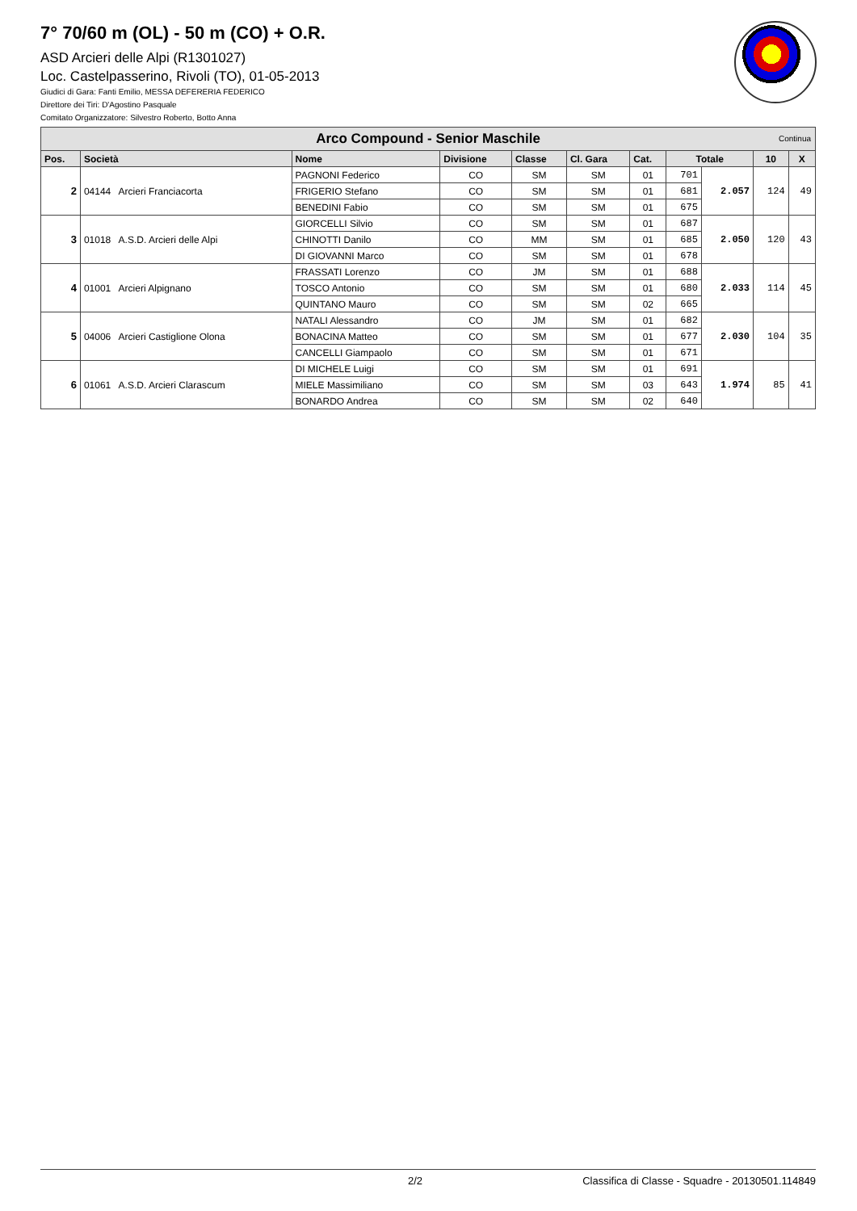7° 70/60 m (OL) - 50 m (CO) + O.R.
ASD Arcieri delle Alpi (R1301027)
Loc. Castelpasserino, Rivoli (TO), 01-05-2013
Giudici di Gara: Fanti Emilio, MESSA DEFERERIA FEDERICO
Direttore dei Tiri: D'Agostino Pasquale
Comitato Organizzatore: Silvestro Roberto, Botto Anna
| Arco Compound - Senior Maschile Continua | | | | | | | | | | |
| Pos. | Società | Nome | Divisione | Classe | Cl. Gara | Cat. | Totale | | 10 | X |
| 2 | 04144 Arcieri Franciacorta | PAGNONI Federico | CO | SM | SM | 01 | 701 | 2.057 | 124 | 49 |
| | | FRIGERIO Stefano | CO | SM | SM | 01 | 681 | | | |
| | | BENEDINI Fabio | CO | SM | SM | 01 | 675 | | | |
| 3 | 01018 A.S.D. Arcieri delle Alpi | GIORCELLI Silvio | CO | SM | SM | 01 | 687 | 2.050 | 120 | 43 |
| | | CHINOTTI Danilo | CO | MM | SM | 01 | 685 | | | |
| | | DI GIOVANNI Marco | CO | SM | SM | 01 | 678 | | | |
| 4 | 01001 Arcieri Alpignano | FRASSATI Lorenzo | CO | JM | SM | 01 | 688 | 2.033 | 114 | 45 |
| | | TOSCO Antonio | CO | SM | SM | 01 | 680 | | | |
| | | QUINTANO Mauro | CO | SM | SM | 02 | 665 | | | |
| 5 | 04006 Arcieri Castiglione Olona | NATALI Alessandro | CO | JM | SM | 01 | 682 | 2.030 | 104 | 35 |
| | | BONACINA Matteo | CO | SM | SM | 01 | 677 | | | |
| | | CANCELLI Giampaolo | CO | SM | SM | 01 | 671 | | | |
| 6 | 01061 A.S.D. Arcieri Clarascum | DI MICHELE Luigi | CO | SM | SM | 01 | 691 | 1.974 | 85 | 41 |
| | | MIELE Massimiliano | CO | SM | SM | 03 | 643 | | | |
| | | BONARDO Andrea | CO | SM | SM | 02 | 640 | | | |
2/2 Classifica di Classe - Squadre - 20130501.114849